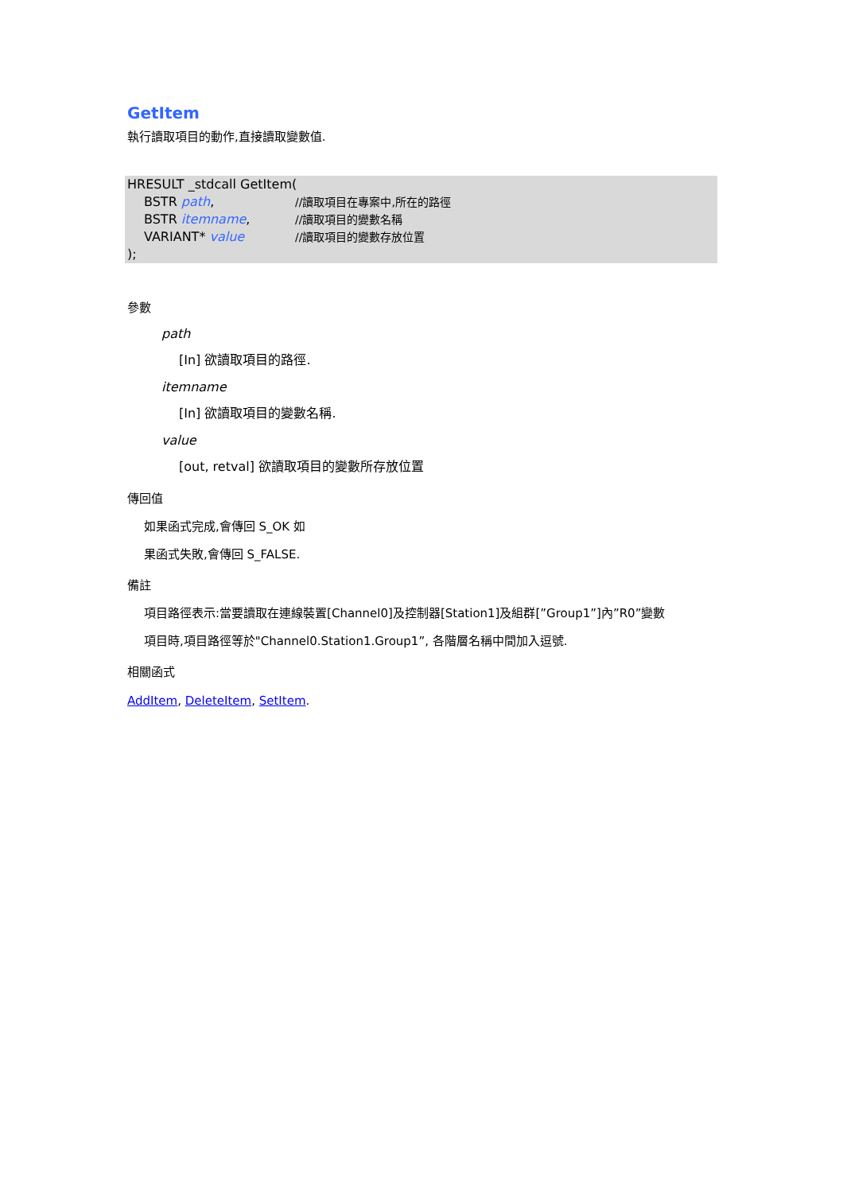GetItem
執行讀取項目的動作,直接讀取變數值.
HRESULT _stdcall GetItem(
BSTR path, //讀取項目在專案中,所在的路徑
BSTR itemname, //讀取項目的變數名稱
VARIANT* value //讀取項目的變數存放位置
);
參數
path
[In] 欲讀取項目的路徑.
itemname
[In] 欲讀取項目的變數名稱.
value
[out, retval] 欲讀取項目的變數所存放位置
傳回值
如果函式完成,會傳回 S_OK 如
果函式失敗,會傳回 S_FALSE.
備註
項目路徑表示:當要讀取在連線裝置[Channel0]及控制器[Station1]及組群[”Group1”]內”R0”變數
項目時,項目路徑等於"Channel0.Station1.Group1”, 各階層名稱中間加入逗號.
相關函式
AddItem, DeleteItem, SetItem.